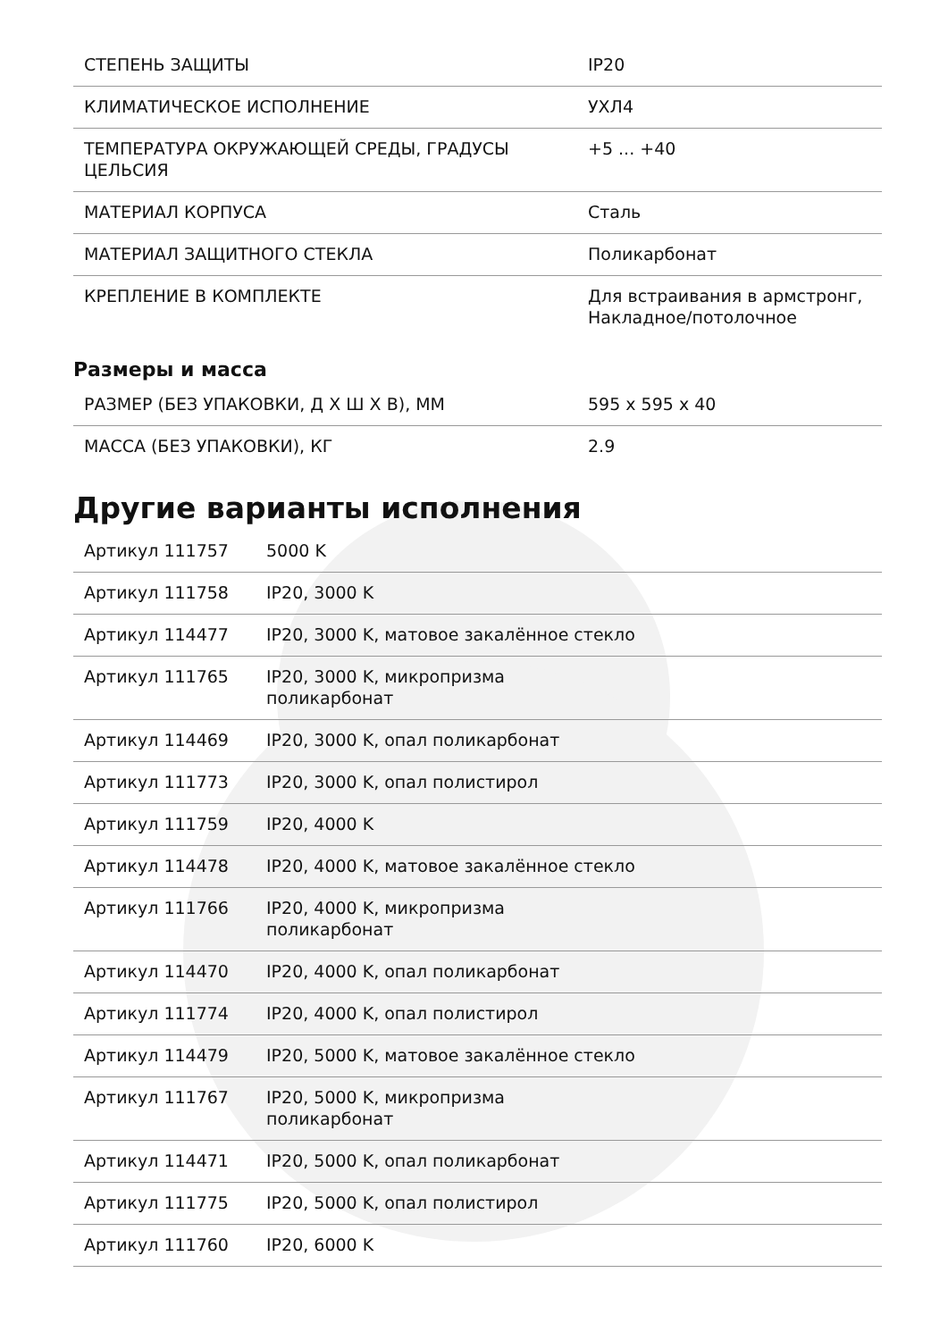| СТЕПЕНЬ ЗАЩИТЫ | IP20 |
| КЛИМАТИЧЕСКОЕ ИСПОЛНЕНИЕ | УХЛ4 |
| ТЕМПЕРАТУРА ОКРУЖАЮЩЕЙ СРЕДЫ, ГРАДУСЫ ЦЕЛЬСИЯ | +5 ... +40 |
| МАТЕРИАЛ КОРПУСА | Сталь |
| МАТЕРИАЛ ЗАЩИТНОГО СТЕКЛА | Поликарбонат |
| КРЕПЛЕНИЕ В КОМПЛЕКТЕ | Для встраивания в армстронг, Накладное/потолочное |
Размеры и масса
| РАЗМЕР (БЕЗ УПАКОВКИ, Д Х Ш Х В), ММ | 595 x 595 x 40 |
| МАССА (БЕЗ УПАКОВКИ), КГ | 2.9 |
Другие варианты исполнения
| Артикул 111757 | 5000 K |
| Артикул 111758 | IP20, 3000 K |
| Артикул 114477 | IP20, 3000 K, матовое закалённое стекло |
| Артикул 111765 | IP20, 3000 K, микропризма поликарбонат |
| Артикул 114469 | IP20, 3000 K, опал поликарбонат |
| Артикул 111773 | IP20, 3000 K, опал полистирол |
| Артикул 111759 | IP20, 4000 K |
| Артикул 114478 | IP20, 4000 K, матовое закалённое стекло |
| Артикул 111766 | IP20, 4000 K, микропризма поликарбонат |
| Артикул 114470 | IP20, 4000 K, опал поликарбонат |
| Артикул 111774 | IP20, 4000 K, опал полистирол |
| Артикул 114479 | IP20, 5000 K, матовое закалённое стекло |
| Артикул 111767 | IP20, 5000 K, микропризма поликарбонат |
| Артикул 114471 | IP20, 5000 K, опал поликарбонат |
| Артикул 111775 | IP20, 5000 K, опал полистирол |
| Артикул 111760 | IP20, 6000 K |